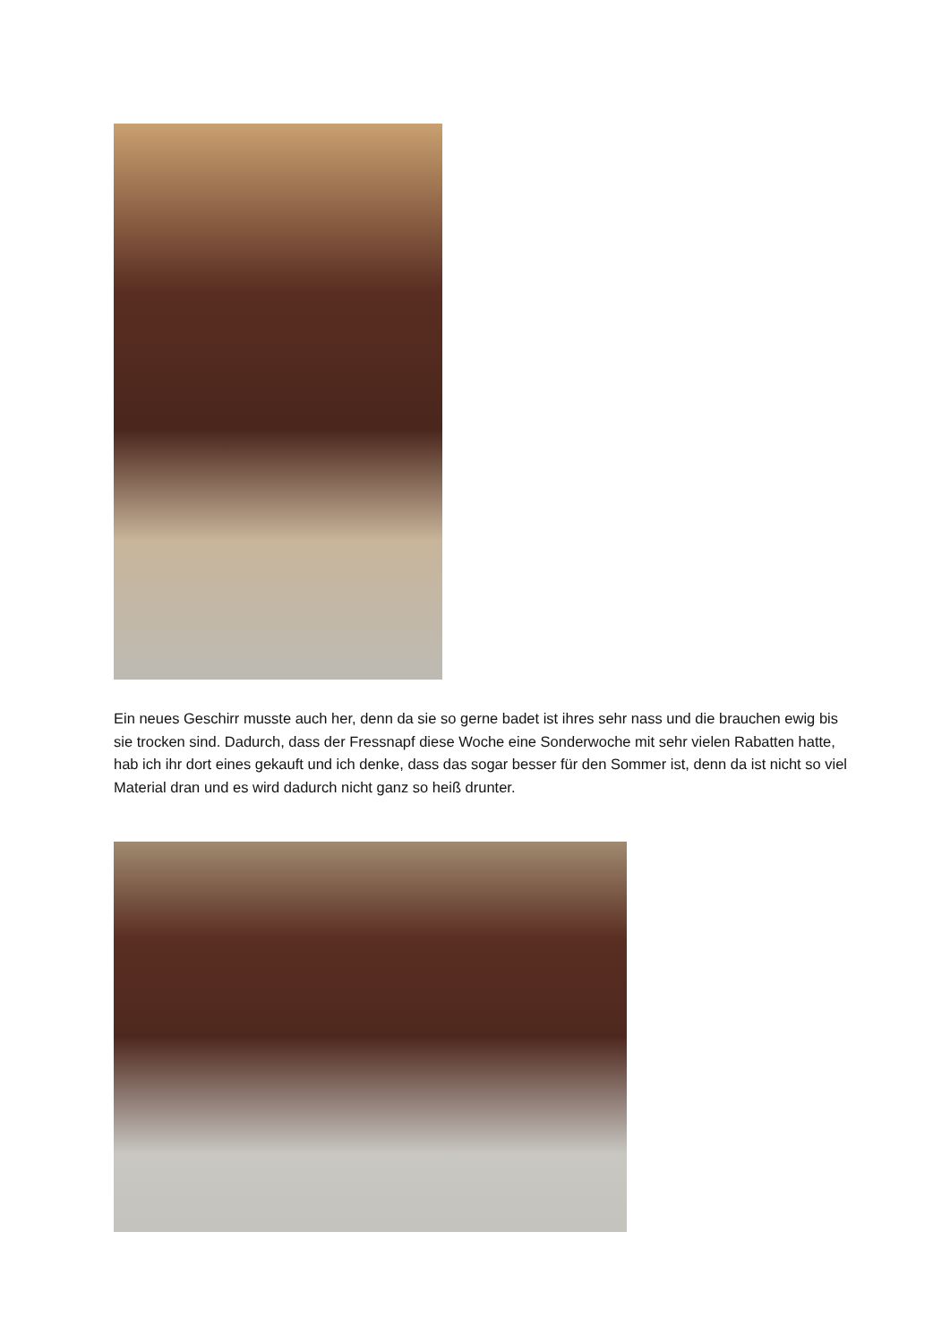Ein neues Geschirr musste auch her, denn da sie so gerne badet ist ihres sehr nass und die brauchen ewig bis sie trocken sind. Dadurch, dass der Fressnapf diese Woche eine Sonderwoche mit sehr vielen Rabatten hatte, hab ich ihr dort eines gekauft und ich denke, dass das sogar besser für den Sommer ist, denn da ist nicht so viel Material dran und es wird dadurch nicht ganz so heiß drunter.